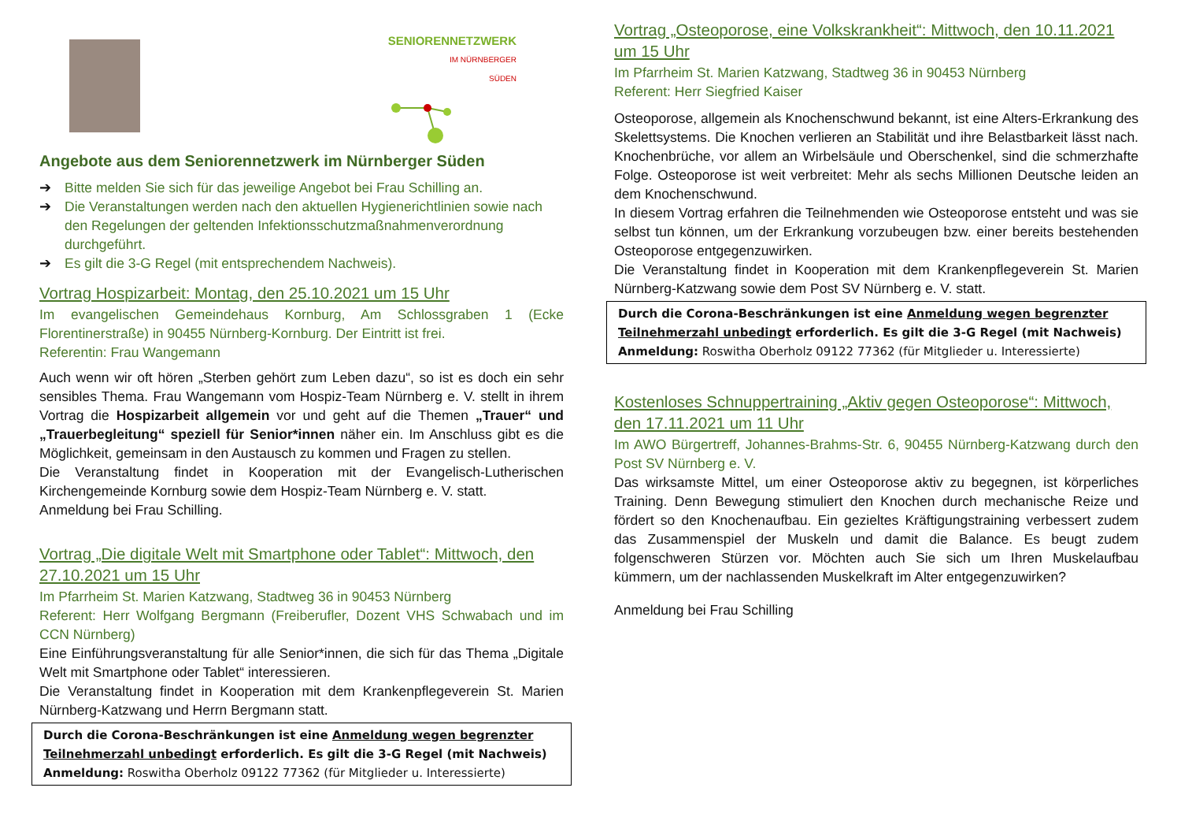SENIORENNETZWERK
IM NÜRNBERGER
SÜDEN
Angebote aus dem Seniorennetzwerk im Nürnberger Süden
➔ Bitte melden Sie sich für das jeweilige Angebot bei Frau Schilling an.
➔ Die Veranstaltungen werden nach den aktuellen Hygienerichtlinien sowie nach den Regelungen der geltenden Infektionsschutzmaßnahmenverordnung durchgeführt.
➔ Es gilt die 3-G Regel (mit entsprechendem Nachweis).
Vortrag Hospizarbeit: Montag, den 25.10.2021 um 15 Uhr
Im evangelischen Gemeindehaus Kornburg, Am Schlossgraben 1 (Ecke Florentinerstraße) in 90455 Nürnberg-Kornburg. Der Eintritt ist frei.
Referentin: Frau Wangemann
Auch wenn wir oft hören „Sterben gehört zum Leben dazu“, so ist es doch ein sehr sensibles Thema. Frau Wangemann vom Hospiz-Team Nürnberg e. V. stellt in ihrem Vortrag die Hospizarbeit allgemein vor und geht auf die Themen „Trauer“ und „Trauerbegleitung“ speziell für Senior*innen näher ein. Im Anschluss gibt es die Möglichkeit, gemeinsam in den Austausch zu kommen und Fragen zu stellen.
Die Veranstaltung findet in Kooperation mit der Evangelisch-Lutherischen Kirchengemeinde Kornburg sowie dem Hospiz-Team Nürnberg e. V. statt.
Anmeldung bei Frau Schilling.
Vortrag „Die digitale Welt mit Smartphone oder Tablet“: Mittwoch, den 27.10.2021 um 15 Uhr
Im Pfarrheim St. Marien Katzwang, Stadtweg 36 in 90453 Nürnberg
Referent: Herr Wolfgang Bergmann (Freiberufler, Dozent VHS Schwabach und im CCN Nürnberg)
Eine Einführungsveranstaltung für alle Senior*innen, die sich für das Thema „Digitale Welt mit Smartphone oder Tablet“ interessieren.
Die Veranstaltung findet in Kooperation mit dem Krankenpflegeverein St. Marien Nürnberg-Katzwang und Herrn Bergmann statt.
Durch die Corona-Beschränkungen ist eine Anmeldung wegen begrenzter Teilnehmerzahl unbedingt erforderlich. Es gilt die 3-G Regel (mit Nachweis)
Anmeldung: Roswitha Oberholz 09122 77362 (für Mitglieder u. Interessierte)
Vortrag „Osteoporose, eine Volkskrankheit“: Mittwoch, den 10.11.2021 um 15 Uhr
Im Pfarrheim St. Marien Katzwang, Stadtweg 36 in 90453 Nürnberg
Referent: Herr Siegfried Kaiser
Osteoporose, allgemein als Knochenschwund bekannt, ist eine Alters-Erkrankung des Skelettsystems. Die Knochen verlieren an Stabilität und ihre Belastbarkeit lässt nach. Knochenbrüche, vor allem an Wirbelsäule und Oberschenkel, sind die schmerzhafte Folge. Osteoporose ist weit verbreitet: Mehr als sechs Millionen Deutsche leiden an dem Knochenschwund.
In diesem Vortrag erfahren die Teilnehmenden wie Osteoporose entsteht und was sie selbst tun können, um der Erkrankung vorzubeugen bzw. einer bereits bestehenden Osteoporose entgegenzuwirken.
Die Veranstaltung findet in Kooperation mit dem Krankenpflegeverein St. Marien Nürnberg-Katzwang sowie dem Post SV Nürnberg e. V. statt.
Durch die Corona-Beschränkungen ist eine Anmeldung wegen begrenzter Teilnehmerzahl unbedingt erforderlich. Es gilt die 3-G Regel (mit Nachweis)
Anmeldung: Roswitha Oberholz 09122 77362 (für Mitglieder u. Interessierte)
Kostenloses Schnuppertraining „Aktiv gegen Osteoporose“: Mittwoch, den 17.11.2021 um 11 Uhr
Im AWO Bürgertreff, Johannes-Brahms-Str. 6, 90455 Nürnberg-Katzwang durch den Post SV Nürnberg e. V.
Das wirksamste Mittel, um einer Osteoporose aktiv zu begegnen, ist körperliches Training. Denn Bewegung stimuliert den Knochen durch mechanische Reize und fördert so den Knochenaufbau. Ein gezieltes Kräftigungstraining verbessert zudem das Zusammenspiel der Muskeln und damit die Balance. Es beugt zudem folgenschweren Stürzen vor. Möchten auch Sie sich um Ihren Muskelaufbau kümmern, um der nachlassenden Muskelkraft im Alter entgegenzuwirken?
Anmeldung bei Frau Schilling